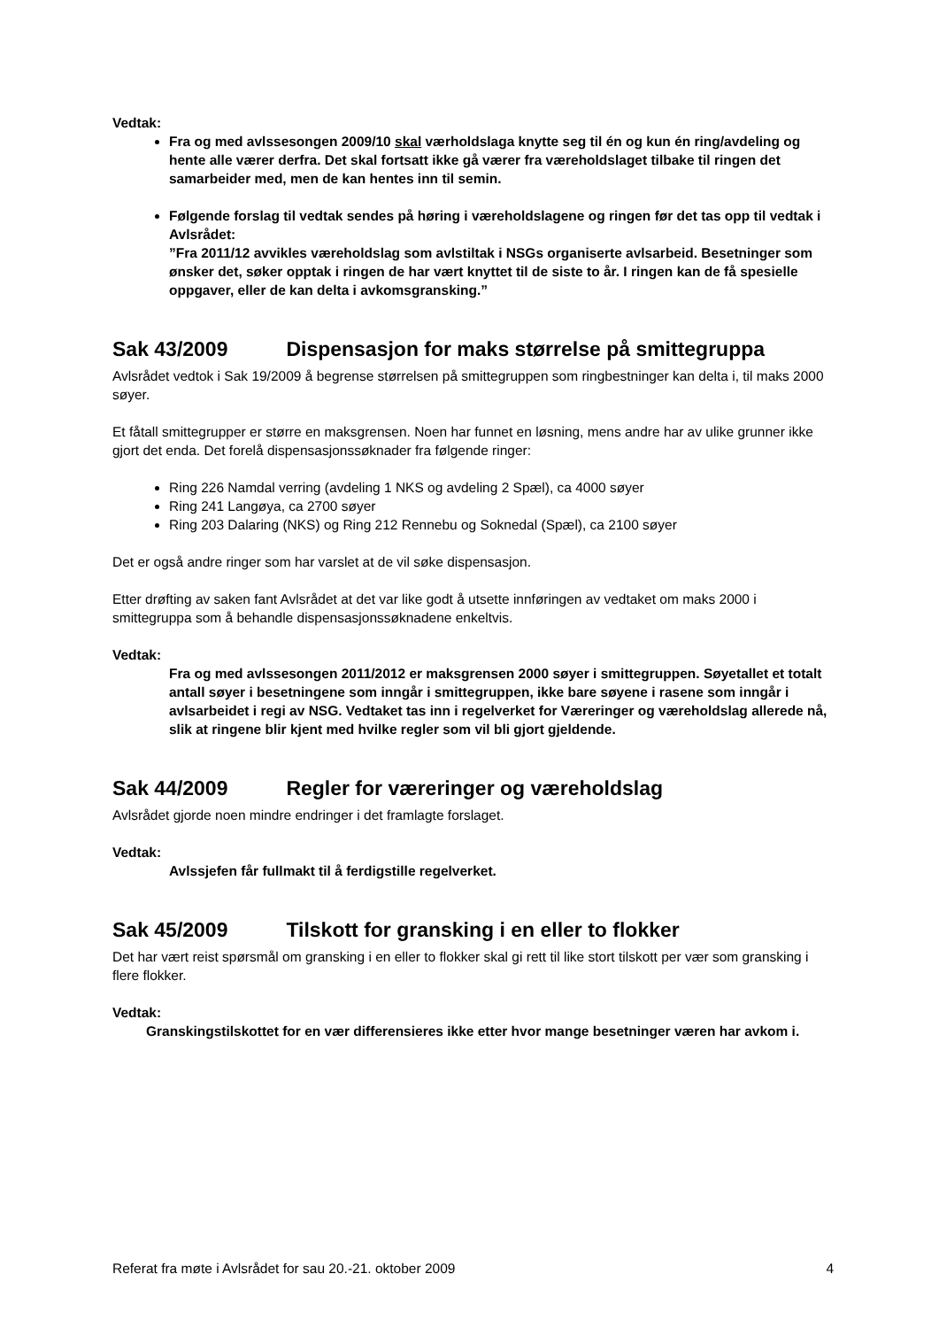Vedtak:
Fra og med avlssesongen 2009/10 skal værholdslaga knytte seg til én og kun én ring/avdeling og hente alle værer derfra. Det skal fortsatt ikke gå værer fra væreholdslaget tilbake til ringen det samarbeider med, men de kan hentes inn til semin.
Følgende forslag til vedtak sendes på høring i væreholdslagene og ringen før det tas opp til vedtak i Avlsrådet:
”Fra 2011/12 avvikles væreholdslag som avlstiltak i NSGs organiserte avlsarbeid. Besetninger som ønsker det, søker opptak i ringen de har vært knyttet til de siste to år. I ringen kan de få spesielle oppgaver, eller de kan delta i avkomsgransking.”
Sak 43/2009 Dispensasjon for maks størrelse på smittegruppa
Avlsrådet vedtok i Sak 19/2009 å begrense størrelsen på smittegruppen som ringbestninger kan delta i, til maks 2000 søyer.
Et fåtall smittegrupper er større en maksgrensen. Noen har funnet en løsning, mens andre har av ulike grunner ikke gjort det enda. Det forelå dispensasjonssøknader fra følgende ringer:
Ring 226 Namdal verring (avdeling 1 NKS og avdeling 2 Spæl), ca 4000 søyer
Ring 241 Langøya, ca 2700 søyer
Ring 203 Dalaring (NKS) og Ring 212 Rennebu og Soknedal (Spæl), ca 2100 søyer
Det er også andre ringer som har varslet at de vil søke dispensasjon.
Etter drøfting av saken fant Avlsrådet at det var like godt å utsette innføringen av vedtaket om maks 2000 i smittegruppa som å behandle dispensasjonssøknadene enkeltvis.
Vedtak:
Fra og med avlssesongen 2011/2012 er maksgrensen 2000 søyer i smittegruppen. Søyetallet et totalt antall søyer i besetningene som inngår i smittegruppen, ikke bare søyene i rasene som inngår i avlsarbeidet i regi av NSG. Vedtaket tas inn i regelverket for Væreringer og væreholdslag allerede nå, slik at ringene blir kjent med hvilke regler som vil bli gjort gjeldende.
Sak 44/2009 Regler for væreringer og væreholdslag
Avlsrådet gjorde noen mindre endringer i det framlagte forslaget.
Vedtak:
Avlssjefen får fullmakt til å ferdigstille regelverket.
Sak 45/2009 Tilskott for gransking i en eller to flokker
Det har vært reist spørsmål om gransking i en eller to flokker skal gi rett til like stort tilskott per vær som gransking i flere flokker.
Vedtak:
Granskingstilskottet for en vær differensieres ikke etter hvor mange besetninger væren har avkom i.
Referat fra møte i Avlsrådet for sau 20.-21. oktober 2009 4